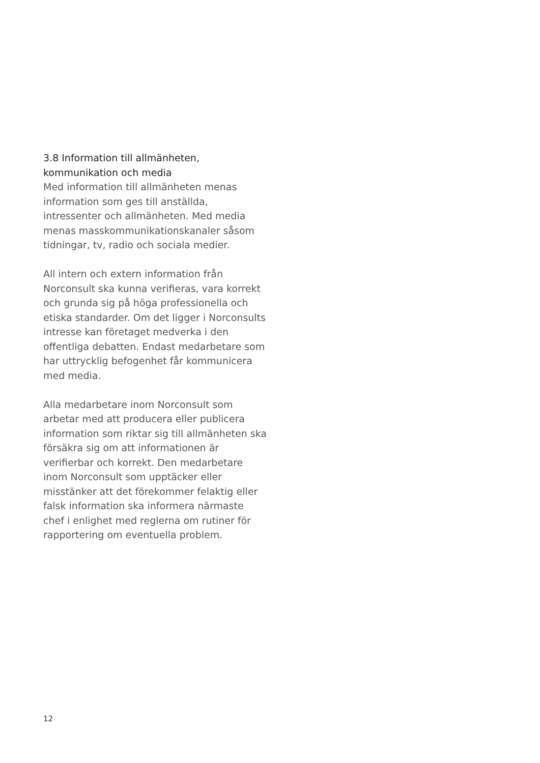3.8 Information till allmänheten,
kommunikation och media
Med information till allmänheten menas information som ges till anställda, intressenter och allmänheten. Med media menas masskommunikationskanaler såsom tidningar, tv, radio och sociala medier.
All intern och extern information från Norconsult ska kunna verifieras, vara korrekt och grunda sig på höga professionella och etiska standarder. Om det ligger i Norconsults intresse kan företaget medverka i den offentliga debatten. Endast medarbetare som har uttrycklig befogenhet får kommunicera med media.
Alla medarbetare inom Norconsult som arbetar med att producera eller publicera information som riktar sig till allmänheten ska försäkra sig om att informationen är verifierbar och korrekt. Den medarbetare inom Norconsult som upptäcker eller misstänker att det förekommer felaktig eller falsk information ska informera närmaste chef i enlighet med reglerna om rutiner för rapportering om eventuella problem.
12